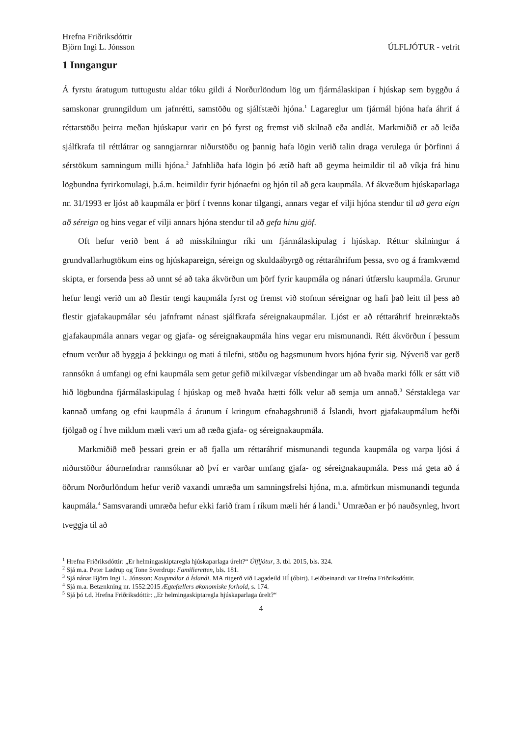Hrefna Friðriksdóttir
Björn Ingi L. Jónsson ÚLFLJÓTUR - vefrit
1 Inngangur
Á fyrstu áratugum tuttugustu aldar tóku gildi á Norðurlöndum lög um fjármálaskipan í hjúskap sem byggðu á samskonar grunngildum um jafnrétti, samstöðu og sjálfstæði hjóna.<sup>1</sup> Lagareglur um fjármál hjóna hafa áhrif á réttarstöðu þeirra meðan hjúskapur varir en þó fyrst og fremst við skilnað eða andlát. Markmiðið er að leiða sjálfkrafa til réttlátrar og sanngjarnrar niðurstöðu og þannig hafa lögin verið talin draga verulega úr þörfinni á sérstökum samningum milli hjóna.<sup>2</sup> Jafnhliða hafa lögin þó ætíð haft að geyma heimildir til að víkja frá hinu lögbundna fyrirkomulagi, þ.á.m. heimildir fyrir hjónaefni og hjón til að gera kaupmála. Af ákvæðum hjúskaparlaga nr. 31/1993 er ljóst að kaupmála er þörf í tvenns konar tilgangi, annars vegar ef vilji hjóna stendur til að gera eign að séreign og hins vegar ef vilji annars hjóna stendur til að gefa hinu gjöf.
Oft hefur verið bent á að misskilningur ríki um fjármálaskipulag í hjúskap. Réttur skilningur á grundvallarhugtökum eins og hjúskapareign, séreign og skuldaábyrgð og réttaráhrifum þessa, svo og á framkvæmd skipta, er forsenda þess að unnt sé að taka ákvörðun um þörf fyrir kaupmála og nánari útfærslu kaupmála. Grunur hefur lengi verið um að flestir tengi kaupmála fyrst og fremst við stofnun séreignar og hafi það leitt til þess að flestir gjafakaupmálar séu jafnframt nánast sjálfkrafa séreignakaupmálar. Ljóst er að réttaráhrif hreinræktaðs gjafakaupmála annars vegar og gjafa- og séreignakaupmála hins vegar eru mismunandi. Rétt ákvörðun í þessum efnum verður að byggja á þekkingu og mati á tilefni, stöðu og hagsmunum hvors hjóna fyrir sig. Nýverið var gerð rannsókn á umfangi og efni kaupmála sem getur gefið mikilvægar vísbendingar um að hvaða marki fólk er sátt við hið lögbundna fjármálaskipulag í hjúskap og með hvaða hætti fólk velur að semja um annað.<sup>3</sup> Sérstaklega var kannað umfang og efni kaupmála á árunum í kringum efnahagshrunið á Íslandi, hvort gjafakaupmálum hefði fjölgað og í hve miklum mæli væri um að ræða gjafa- og séreignakaupmála.
Markmiðið með þessari grein er að fjalla um réttaráhrif mismunandi tegunda kaupmála og varpa ljósi á niðurstöður áðurnefndrar rannsóknar að því er varðar umfang gjafa- og séreignakaupmála. Þess má geta að á öðrum Norðurlöndum hefur verið vaxandi umræða um samningsfrelsi hjóna, m.a. afmörkun mismunandi tegunda kaupmála.<sup>4</sup> Samsvarandi umræða hefur ekki farið fram í ríkum mæli hér á landi.<sup>5</sup> Umræðan er þó nauðsynleg, hvort tveggja til að
<sup>1</sup> Hrefna Friðriksdóttir: „Er helmingaskiptaregla hjúskaparlaga úrelt?“ Úlfljótur, 3. tbl. 2015, bls. 324.
<sup>2</sup> Sjá m.a. Peter Lødrup og Tone Sverdrup: Familieretten, bls. 181.
<sup>3</sup> Sjá nánar Björn Ingi L. Jónsson: Kaupmálar á Íslandi. MA ritgerð við Lagadeild HÍ (óbirt). Leiðbeinandi var Hrefna Friðriksdóttir.
<sup>4</sup> Sjá m.a. Betænkning nr. 1552:2015 Ægtefællers økonomiske forhold, s. 174.
<sup>5</sup> Sjá þó t.d. Hrefna Friðriksdóttir: „Er helmingaskiptaregla hjúskaparlaga úrelt?“
4